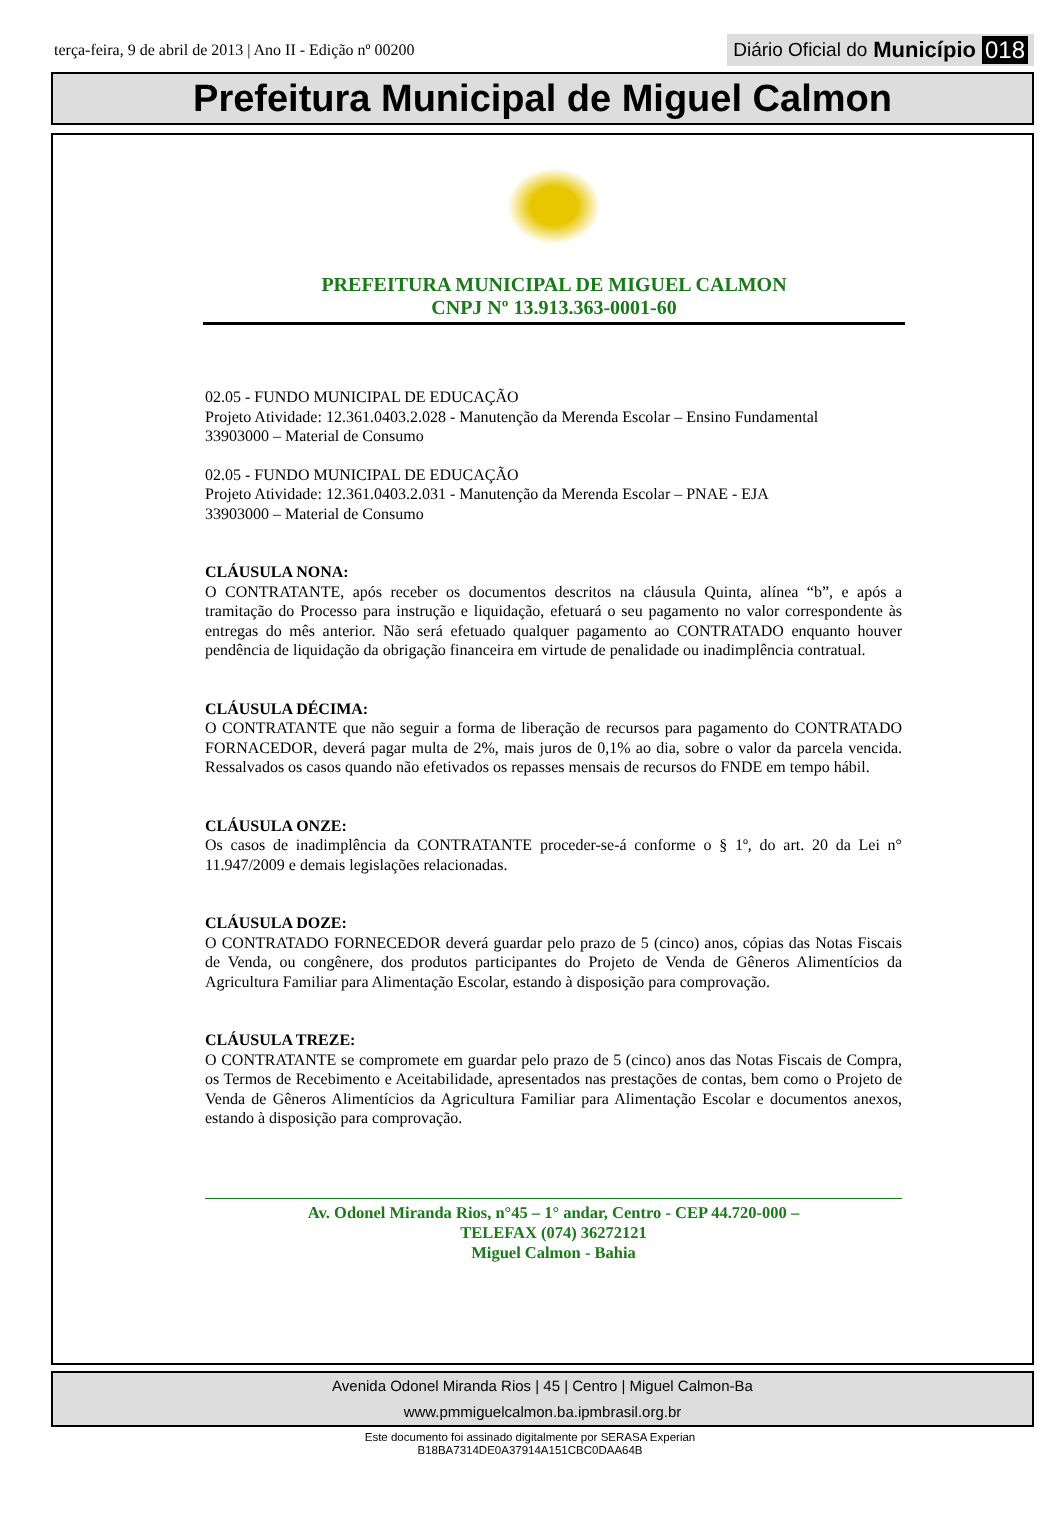terça-feira, 9 de abril de 2013 | Ano II - Edição nº 00200
Diário Oficial do Município 018
Prefeitura Municipal de Miguel Calmon
PREFEITURA MUNICIPAL DE MIGUEL CALMON
CNPJ Nº 13.913.363-0001-60
02.05 - FUNDO MUNICIPAL DE EDUCAÇÃO
Projeto Atividade: 12.361.0403.2.028 - Manutenção da Merenda Escolar – Ensino Fundamental
33903000 – Material de Consumo
02.05 - FUNDO MUNICIPAL DE EDUCAÇÃO
Projeto Atividade: 12.361.0403.2.031 - Manutenção da Merenda Escolar – PNAE - EJA
33903000 – Material de Consumo
CLÁUSULA NONA:
O CONTRATANTE, após receber os documentos descritos na cláusula Quinta, alínea “b”, e após a tramitação do Processo para instrução e liquidação, efetuará o seu pagamento no valor correspondente às entregas do mês anterior. Não será efetuado qualquer pagamento ao CONTRATADO enquanto houver pendência de liquidação da obrigação financeira em virtude de penalidade ou inadimplência contratual.
CLÁUSULA DÉCIMA:
O CONTRATANTE que não seguir a forma de liberação de recursos para pagamento do CONTRATADO FORNACEDOR, deverá pagar multa de 2%, mais juros de 0,1% ao dia, sobre o valor da parcela vencida. Ressalvados os casos quando não efetivados os repasses mensais de recursos do FNDE em tempo hábil.
CLÁUSULA ONZE:
Os casos de inadimplência da CONTRATANTE proceder-se-á conforme o § 1º, do art. 20 da Lei n° 11.947/2009 e demais legislações relacionadas.
CLÁUSULA DOZE:
O CONTRATADO FORNECEDOR deverá guardar pelo prazo de 5 (cinco) anos, cópias das Notas Fiscais de Venda, ou congênere, dos produtos participantes do Projeto de Venda de Gêneros Alimentícios da Agricultura Familiar para Alimentação Escolar, estando à disposição para comprovação.
CLÁUSULA TREZE:
O CONTRATANTE se compromete em guardar pelo prazo de 5 (cinco) anos das Notas Fiscais de Compra, os Termos de Recebimento e Aceitabilidade, apresentados nas prestações de contas, bem como o Projeto de Venda de Gêneros Alimentícios da Agricultura Familiar para Alimentação Escolar e documentos anexos, estando à disposição para comprovação.
Av. Odonel Miranda Rios, n°45 – 1° andar, Centro - CEP 44.720-000 –
TELEFAX (074) 36272121
Miguel Calmon - Bahia
Avenida Odonel Miranda Rios | 45 | Centro | Miguel Calmon-Ba
www.pmmiguelcalmon.ba.ipmbrasil.org.br
Este documento foi assinado digitalmente por SERASA Experian
B18BA7314DE0A37914A151CBC0DAA64B